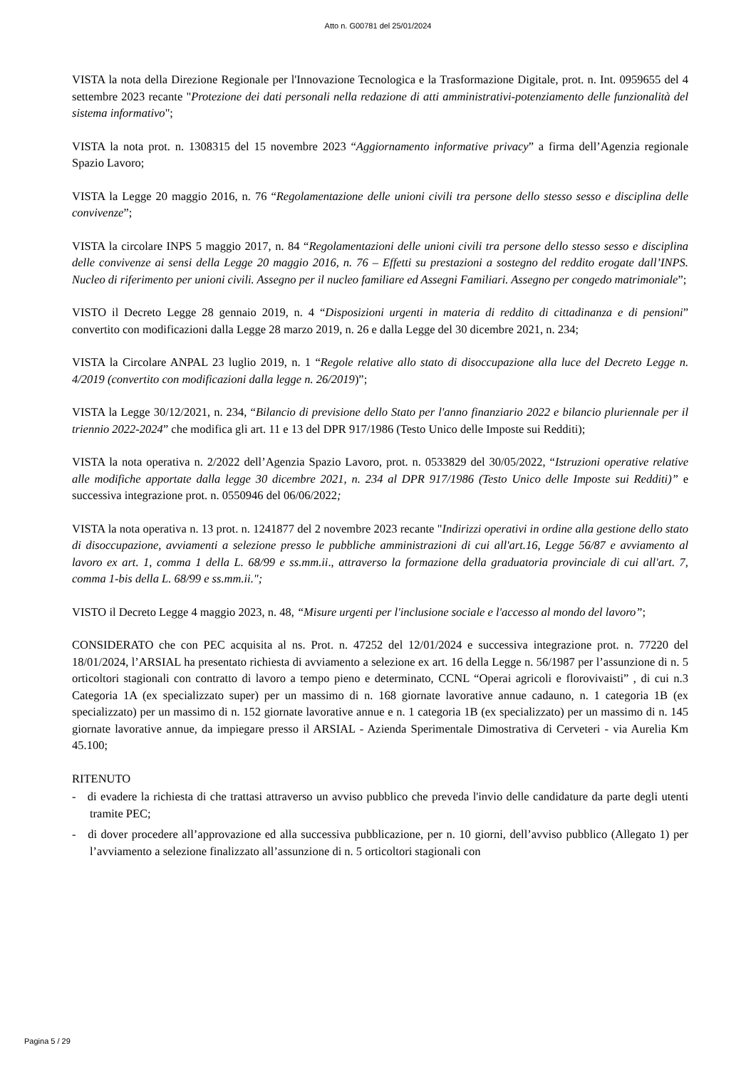Atto n. G00781 del 25/01/2024
VISTA la nota della Direzione Regionale per l'Innovazione Tecnologica e la Trasformazione Digitale, prot. n. Int. 0959655 del 4 settembre 2023 recante "Protezione dei dati personali nella redazione di atti amministrativi-potenziamento delle funzionalità del sistema informativo";
VISTA la nota prot. n. 1308315 del 15 novembre 2023 “Aggiornamento informative privacy” a firma dell’Agenzia regionale Spazio Lavoro;
VISTA la Legge 20 maggio 2016, n. 76 “Regolamentazione delle unioni civili tra persone dello stesso sesso e disciplina delle convivenze”;
VISTA la circolare INPS 5 maggio 2017, n. 84 “Regolamentazioni delle unioni civili tra persone dello stesso sesso e disciplina delle convivenze ai sensi della Legge 20 maggio 2016, n. 76 – Effetti su prestazioni a sostegno del reddito erogate dall’INPS. Nucleo di riferimento per unioni civili. Assegno per il nucleo familiare ed Assegni Familiari. Assegno per congedo matrimoniale”;
VISTO il Decreto Legge 28 gennaio 2019, n. 4 “Disposizioni urgenti in materia di reddito di cittadinanza e di pensioni” convertito con modificazioni dalla Legge 28 marzo 2019, n. 26 e dalla Legge del 30 dicembre 2021, n. 234;
VISTA la Circolare ANPAL 23 luglio 2019, n. 1 “Regole relative allo stato di disoccupazione alla luce del Decreto Legge n. 4/2019 (convertito con modificazioni dalla legge n. 26/2019)”;
VISTA la Legge 30/12/2021, n. 234, “Bilancio di previsione dello Stato per l'anno finanziario 2022 e bilancio pluriennale per il triennio 2022-2024” che modifica gli art. 11 e 13 del DPR 917/1986 (Testo Unico delle Imposte sui Redditi);
VISTA la nota operativa n. 2/2022 dell’Agenzia Spazio Lavoro, prot. n. 0533829 del 30/05/2022, “Istruzioni operative relative alle modifiche apportate dalla legge 30 dicembre 2021, n. 234 al DPR 917/1986 (Testo Unico delle Imposte sui Redditi)” e successiva integrazione prot. n. 0550946 del 06/06/2022;
VISTA la nota operativa n. 13 prot. n. 1241877 del 2 novembre 2023 recante "Indirizzi operativi in ordine alla gestione dello stato di disoccupazione, avviamenti a selezione presso le pubbliche amministrazioni di cui all'art.16, Legge 56/87 e avviamento al lavoro ex art. 1, comma 1 della L. 68/99 e ss.mm.ii., attraverso la formazione della graduatoria provinciale di cui all'art. 7, comma 1-bis della L. 68/99 e ss.mm.ii.";
VISTO il Decreto Legge 4 maggio 2023, n. 48, “Misure urgenti per l'inclusione sociale e l'accesso al mondo del lavoro”;
CONSIDERATO che con PEC acquisita al ns. Prot. n. 47252 del 12/01/2024 e successiva integrazione prot. n. 77220 del 18/01/2024, l’ARSIAL ha presentato richiesta di avviamento a selezione ex art. 16 della Legge n. 56/1987 per l’assunzione di n. 5 orticoltori stagionali con contratto di lavoro a tempo pieno e determinato, CCNL “Operai agricoli e florovivaisti” , di cui n.3 Categoria 1A (ex specializzato super) per un massimo di n. 168 giornate lavorative annue cadauno, n. 1 categoria 1B (ex specializzato) per un massimo di n. 152 giornate lavorative annue e n. 1 categoria 1B (ex specializzato) per un massimo di n. 145 giornate lavorative annue, da impiegare presso il ARSIAL - Azienda Sperimentale Dimostrativa di Cerveteri - via Aurelia Km 45.100;
RITENUTO
- di evadere la richiesta di che trattasi attraverso un avviso pubblico che preveda l'invio delle candidature da parte degli utenti tramite PEC;
- di dover procedere all’approvazione ed alla successiva pubblicazione, per n. 10 giorni, dell’avviso pubblico (Allegato 1) per l’avviamento a selezione finalizzato all’assunzione di n. 5 orticoltori stagionali con
Pagina 5 / 29